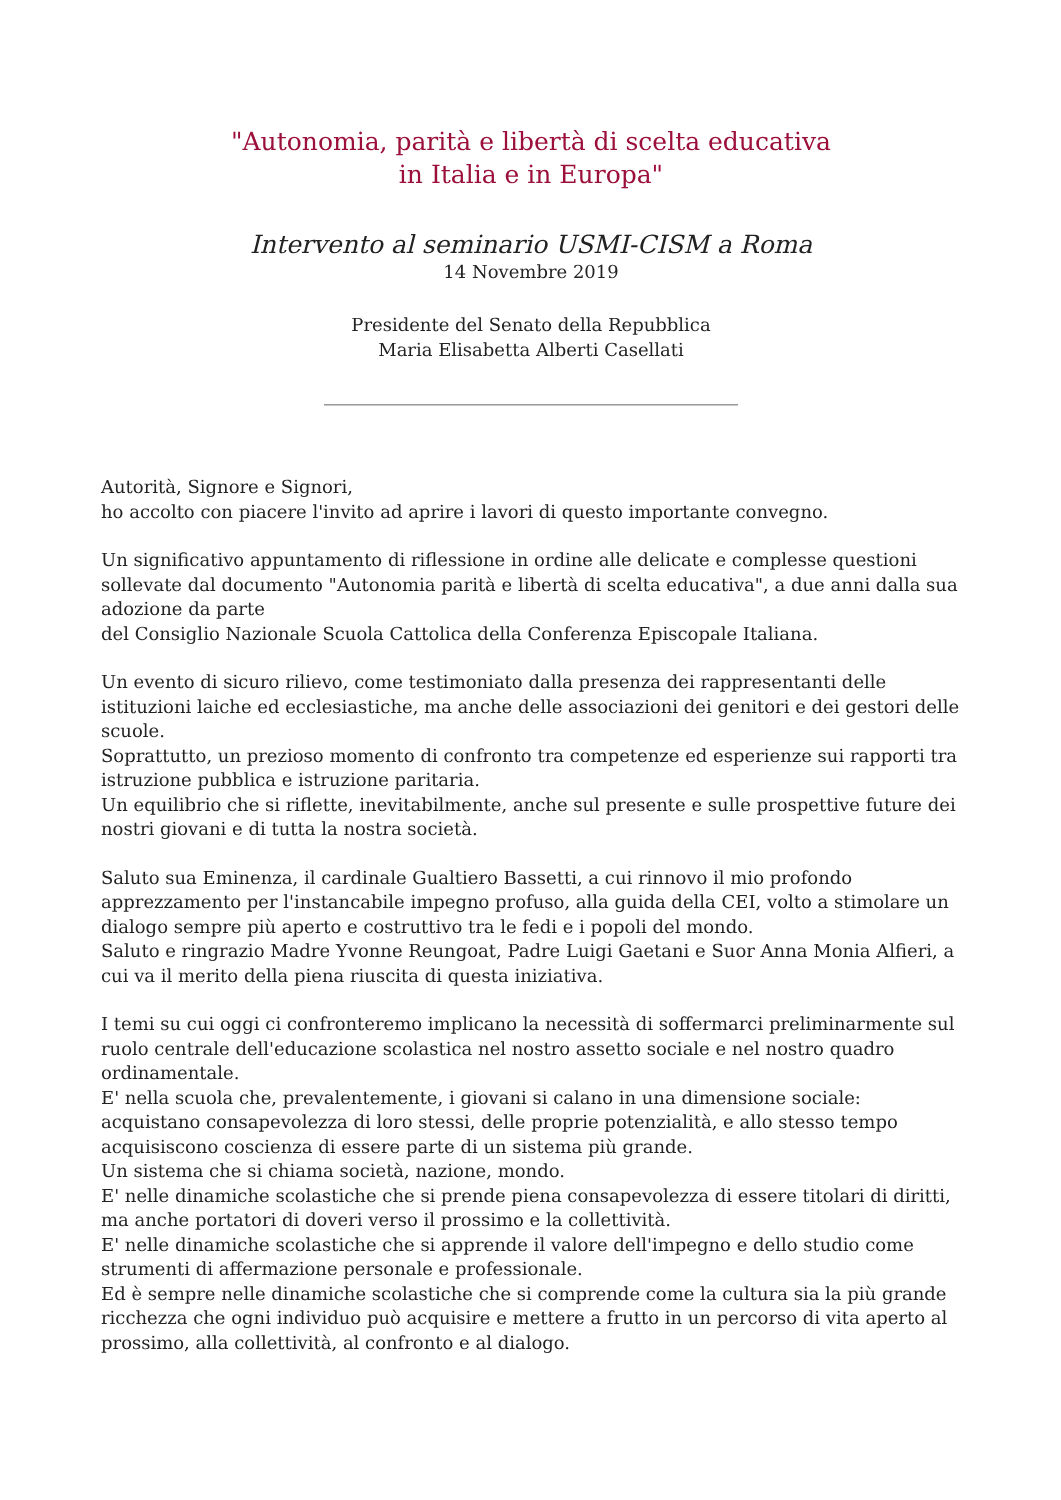"Autonomia, parità e libertà di scelta educativa
in Italia e in Europa"
Intervento al seminario USMI-CISM a Roma
14 Novembre 2019
Presidente del Senato della Repubblica
Maria Elisabetta Alberti Casellati
______________________________________________
Autorità, Signore e Signori,
ho accolto con piacere l'invito ad aprire i lavori di questo importante convegno.
Un significativo appuntamento di riflessione in ordine alle delicate e complesse questioni sollevate dal documento "Autonomia parità e libertà di scelta educativa", a due anni dalla sua adozione da parte
del Consiglio Nazionale Scuola Cattolica della Conferenza Episcopale Italiana.
Un evento di sicuro rilievo, come testimoniato dalla presenza dei rappresentanti delle istituzioni laiche ed ecclesiastiche, ma anche delle associazioni dei genitori e dei gestori delle scuole.
Soprattutto, un prezioso momento di confronto tra competenze ed esperienze sui rapporti tra istruzione pubblica e istruzione paritaria.
Un equilibrio che si riflette, inevitabilmente, anche sul presente e sulle prospettive future dei nostri giovani e di tutta la nostra società.
Saluto sua Eminenza, il cardinale Gualtiero Bassetti, a cui rinnovo il mio profondo apprezzamento per l'instancabile impegno profuso, alla guida della CEI, volto a stimolare un dialogo sempre più aperto e costruttivo tra le fedi e i popoli del mondo.
Saluto e ringrazio Madre Yvonne Reungoat, Padre Luigi Gaetani e Suor Anna Monia Alfieri, a cui va il merito della piena riuscita di questa iniziativa.
I temi su cui oggi ci confronteremo implicano la necessità di soffermarci preliminarmente sul ruolo centrale dell'educazione scolastica nel nostro assetto sociale e nel nostro quadro ordinamentale.
E' nella scuola che, prevalentemente, i giovani si calano in una dimensione sociale: acquistano consapevolezza di loro stessi, delle proprie potenzialità, e allo stesso tempo acquisiscono coscienza di essere parte di un sistema più grande.
Un sistema che si chiama società, nazione, mondo.
E' nelle dinamiche scolastiche che si prende piena consapevolezza di essere titolari di diritti, ma anche portatori di doveri verso il prossimo e la collettività.
E' nelle dinamiche scolastiche che si apprende il valore dell'impegno e dello studio come strumenti di affermazione personale e professionale.
Ed è sempre nelle dinamiche scolastiche che si comprende come la cultura sia la più grande ricchezza che ogni individuo può acquisire e mettere a frutto in un percorso di vita aperto al prossimo, alla collettività, al confronto e al dialogo.